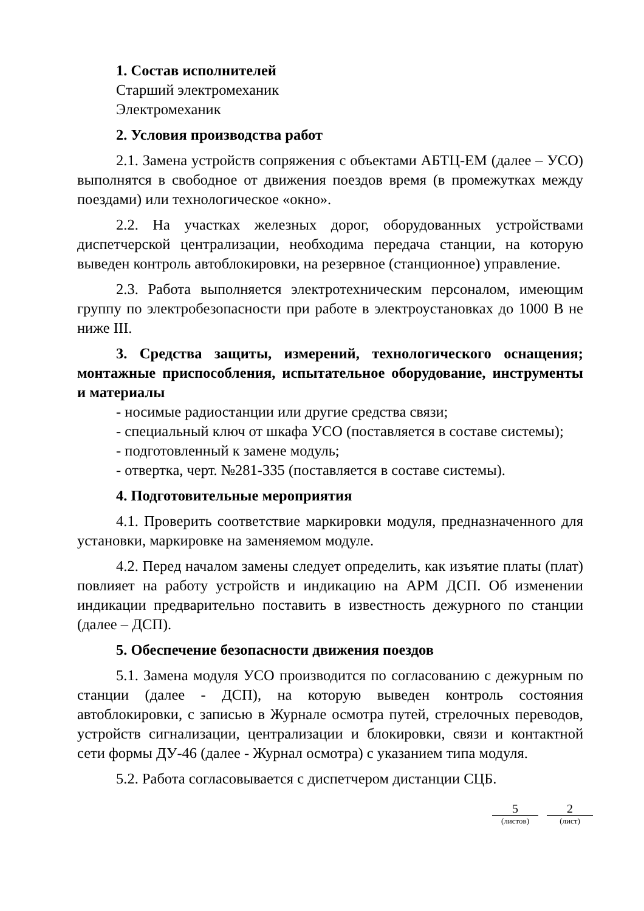1. Состав исполнителей
Старший электромеханик
Электромеханик
2. Условия производства работ
2.1. Замена устройств сопряжения с объектами АБТЦ-ЕМ (далее – УСО) выполнятся в свободное от движения поездов время (в промежутках между поездами) или технологическое «окно».
2.2. На участках железных дорог, оборудованных устройствами диспетчерской централизации, необходима передача станции, на которую выведен контроль автоблокировки, на резервное (станционное) управление.
2.3. Работа выполняется электротехническим персоналом, имеющим группу по электробезопасности при работе в электроустановках до 1000 В не ниже III.
3. Средства защиты, измерений, технологического оснащения; монтажные приспособления, испытательное оборудование, инструменты и материалы
- носимые радиостанции или другие средства связи;
- специальный ключ от шкафа УСО (поставляется в составе системы);
- подготовленный к замене модуль;
- отвертка, черт. №281-335 (поставляется в составе системы).
4. Подготовительные мероприятия
4.1. Проверить соответствие маркировки модуля, предназначенного для установки, маркировке на заменяемом модуле.
4.2. Перед началом замены следует определить, как изъятие платы (плат) повлияет на работу устройств и индикацию на АРМ ДСП. Об изменении индикации предварительно поставить в известность дежурного по станции (далее – ДСП).
5. Обеспечение безопасности движения поездов
5.1. Замена модуля УСО производится по согласованию с дежурным по станции (далее - ДСП), на которую выведен контроль состояния автоблокировки, с записью в Журнале осмотра путей, стрелочных переводов, устройств сигнализации, централизации и блокировки, связи и контактной сети формы ДУ-46 (далее - Журнал осмотра) с указанием типа модуля.
5.2. Работа согласовывается с диспетчером дистанции СЦБ.
5
(листов)
2
(лист)